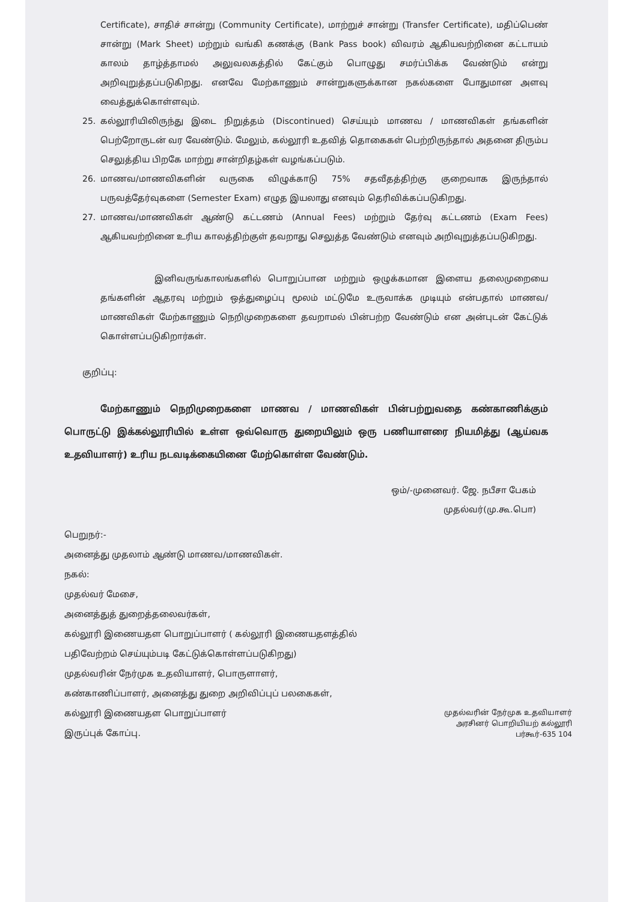Certificate), சாதிச் சான்று (Community Certificate), மாற்றுச் சான்று (Transfer Certificate), மதிப்பெண் சான்று (Mark Sheet) மற்றும் வங்கி கணக்கு (Bank Pass book) விவரம் ஆகியவற்றினை கட்டாயம் காலம் தாழ்த்தாமல் அலுவலகத்தில் கேட்கும் பொழுது சமர்ப்பிக்க வேண்டும் என்று அறிவுறுத்தப்படுகிறது. எனவே மேற்காணும் சான்றுகளுக்கான நகல்களை போதுமான அளவு வைத்துக்கொள்ளவும்.
25. கல்லூரியிலிருந்து இடை நிறுத்தம் (Discontinued) செய்யும் மாணவ / மாணவிகள் தங்களின் பெற்றோருடன் வர வேண்டும். மேலும், கல்லூரி உதவித் தொகைகள் பெற்றிருந்தால் அதனை திரும்ப செலுத்திய பிறகே மாற்று சான்றிதழ்கள் வழங்கப்படும்.
26. மாணவ/மாணவிகளின் வருகை விழுக்காடு 75% சதவீதத்திற்கு குறைவாக இருந்தால் பருவத்தேர்வுகளை (Semester Exam) எழுத இயலாது எனவும் தெரிவிக்கப்படுகிறது.
27. மாணவ/மாணவிகள் ஆண்டு கட்டணம் (Annual Fees) மற்றும் தேர்வு கட்டணம் (Exam Fees) ஆகியவற்றினை உரிய காலத்திற்குள் தவறாது செலுத்த வேண்டும் எனவும் அறிவுறுத்தப்படுகிறது.
இனிவருங்காலங்களில் பொறுப்பான மற்றும் ஒழுக்கமான இளைய தலைமுறையை தங்களின் ஆதரவு மற்றும் ஒத்துழைப்பு மூலம் மட்டுமே உருவாக்க முடியும் என்பதால் மாணவ/மாணவிகள் மேற்காணும் நெறிமுறைகளை தவறாமல் பின்பற்ற வேண்டும் என அன்புடன் கேட்டுக் கொள்ளப்படுகிறார்கள்.
குறிப்பு:
மேற்காணும் நெறிமுறைகளை மாணவ / மாணவிகள் பின்பற்றுவதை கண்காணிக்கும் பொருட்டு இக்கல்லூரியில் உள்ள ஒவ்வொரு துறையிலும் ஒரு பணியாளரை நியமித்து (ஆய்வக உதவியாளர்) உரிய நடவடிக்கையினை மேற்கொள்ள வேண்டும்.
ஒம்/-முனைவர். ஜே. நபீசா பேகம்
முதல்வர்(மு.கூ.பொ)
பெறுநர்:-
அனைத்து முதலாம் ஆண்டு மாணவ/மாணவிகள்.
நகல்:
முதல்வர் மேசை,
அனைத்துத் துறைத்தலைவர்கள்,
கல்லூரி இணையதள பொறுப்பாளர் ( கல்லூரி இணையதளத்தில்
பதிவேற்றம் செய்யும்படி கேட்டுக்கொள்ளப்படுகிறது)
முதல்வரின் நேர்முக உதவியாளர், பொருளாளர்,
கண்காணிப்பாளர், அனைத்து துறை அறிவிப்புப் பலகைகள்,
கல்லூரி இணையதள பொறுப்பாளர்
இருப்புக் கோப்பு.
முதல்வரின் நேர்முக உதவியாளர்
அரசினர் பொறியியற் கல்லூரி
பர்கூர்-635 104